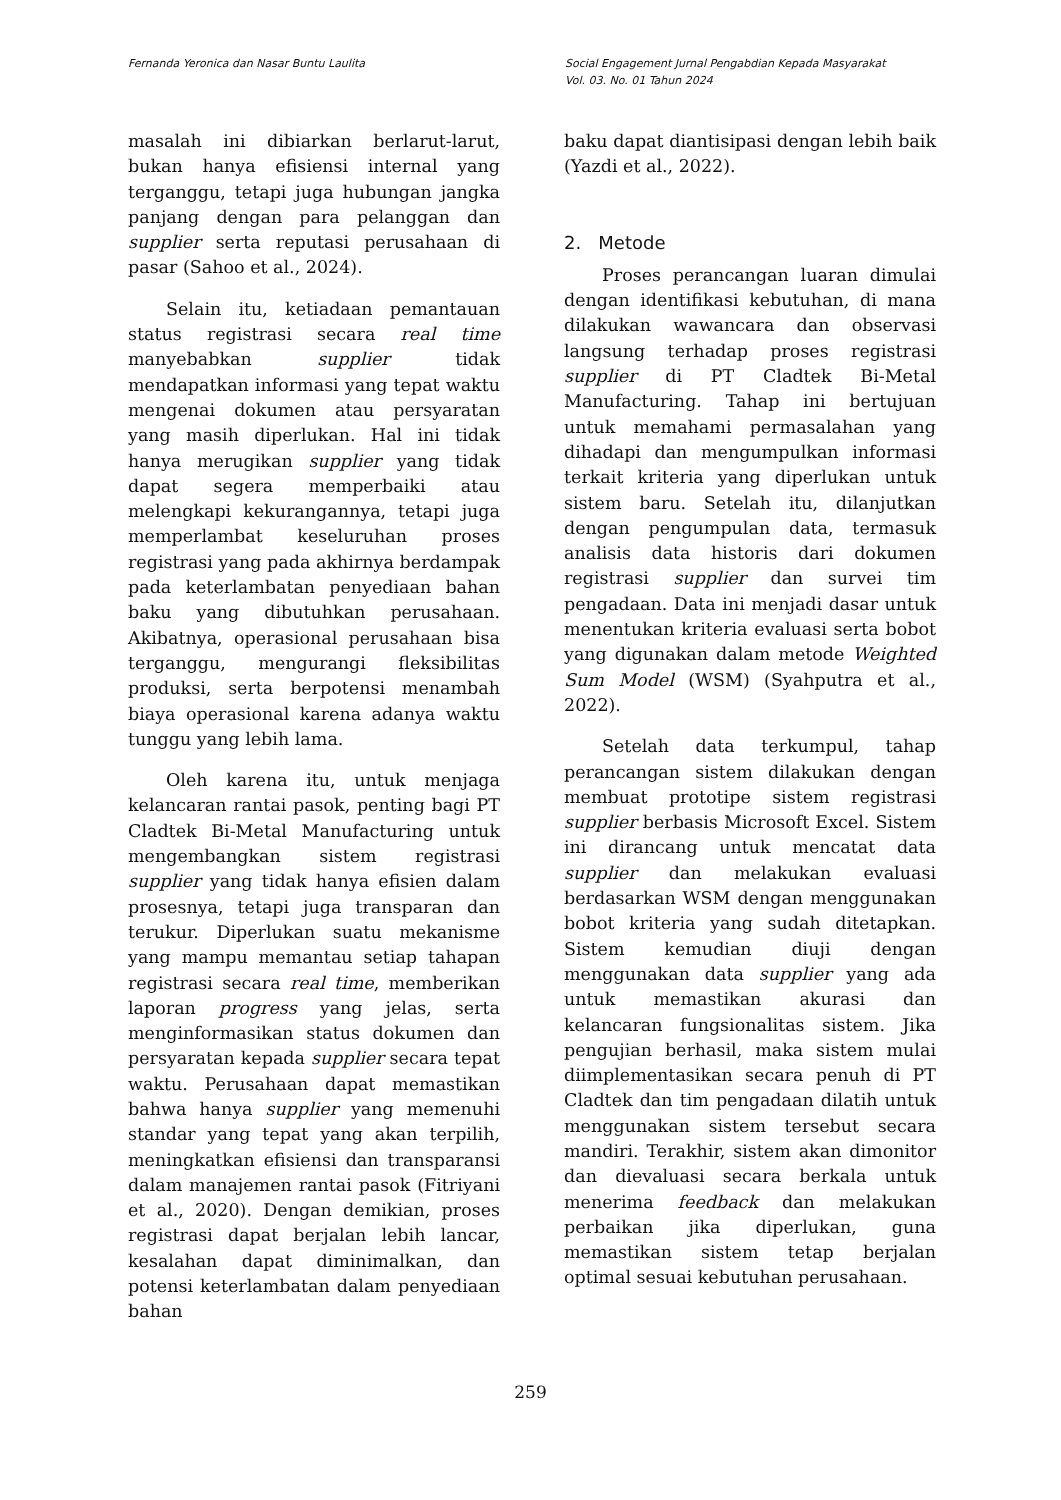Fernanda Yeronica dan Nasar Buntu Laulita Social Engagement Jurnal Pengabdian Kepada Masyarakat
Vol. 03. No. 01 Tahun 2024
masalah ini dibiarkan berlarut-larut, bukan hanya efisiensi internal yang terganggu, tetapi juga hubungan jangka panjang dengan para pelanggan dan supplier serta reputasi perusahaan di pasar (Sahoo et al., 2024).
Selain itu, ketiadaan pemantauan status registrasi secara real time manyebabkan supplier tidak mendapatkan informasi yang tepat waktu mengenai dokumen atau persyaratan yang masih diperlukan. Hal ini tidak hanya merugikan supplier yang tidak dapat segera memperbaiki atau melengkapi kekurangannya, tetapi juga memperlambat keseluruhan proses registrasi yang pada akhirnya berdampak pada keterlambatan penyediaan bahan baku yang dibutuhkan perusahaan. Akibatnya, operasional perusahaan bisa terganggu, mengurangi fleksibilitas produksi, serta berpotensi menambah biaya operasional karena adanya waktu tunggu yang lebih lama.
Oleh karena itu, untuk menjaga kelancaran rantai pasok, penting bagi PT Cladtek Bi-Metal Manufacturing untuk mengembangkan sistem registrasi supplier yang tidak hanya efisien dalam prosesnya, tetapi juga transparan dan terukur. Diperlukan suatu mekanisme yang mampu memantau setiap tahapan registrasi secara real time, memberikan laporan progress yang jelas, serta menginformasikan status dokumen dan persyaratan kepada supplier secara tepat waktu. Perusahaan dapat memastikan bahwa hanya supplier yang memenuhi standar yang tepat yang akan terpilih, meningkatkan efisiensi dan transparansi dalam manajemen rantai pasok (Fitriyani et al., 2020). Dengan demikian, proses registrasi dapat berjalan lebih lancar, kesalahan dapat diminimalkan, dan potensi keterlambatan dalam penyediaan bahan
baku dapat diantisipasi dengan lebih baik (Yazdi et al., 2022).
2. Metode
Proses perancangan luaran dimulai dengan identifikasi kebutuhan, di mana dilakukan wawancara dan observasi langsung terhadap proses registrasi supplier di PT Cladtek Bi-Metal Manufacturing. Tahap ini bertujuan untuk memahami permasalahan yang dihadapi dan mengumpulkan informasi terkait kriteria yang diperlukan untuk sistem baru. Setelah itu, dilanjutkan dengan pengumpulan data, termasuk analisis data historis dari dokumen registrasi supplier dan survei tim pengadaan. Data ini menjadi dasar untuk menentukan kriteria evaluasi serta bobot yang digunakan dalam metode Weighted Sum Model (WSM) (Syahputra et al., 2022).
Setelah data terkumpul, tahap perancangan sistem dilakukan dengan membuat prototipe sistem registrasi supplier berbasis Microsoft Excel. Sistem ini dirancang untuk mencatat data supplier dan melakukan evaluasi berdasarkan WSM dengan menggunakan bobot kriteria yang sudah ditetapkan. Sistem kemudian diuji dengan menggunakan data supplier yang ada untuk memastikan akurasi dan kelancaran fungsionalitas sistem. Jika pengujian berhasil, maka sistem mulai diimplementasikan secara penuh di PT Cladtek dan tim pengadaan dilatih untuk menggunakan sistem tersebut secara mandiri. Terakhir, sistem akan dimonitor dan dievaluasi secara berkala untuk menerima feedback dan melakukan perbaikan jika diperlukan, guna memastikan sistem tetap berjalan optimal sesuai kebutuhan perusahaan.
259